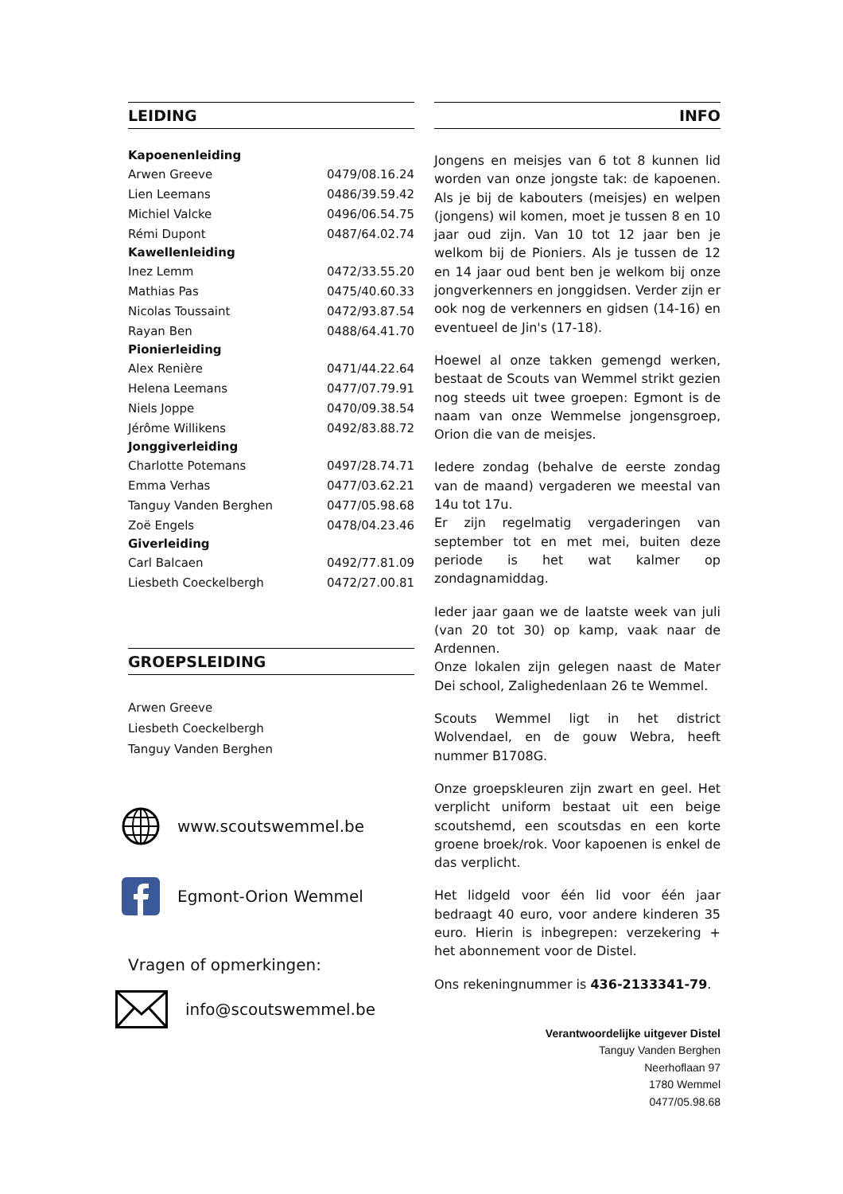LEIDING
| Kapoenenleiding | |
| --- | --- |
| Arwen Greeve | 0479/08.16.24 |
| Lien Leemans | 0486/39.59.42 |
| Michiel Valcke | 0496/06.54.75 |
| Rémi Dupont | 0487/64.02.74 |
| Kawellenleiding | |
| Inez Lemm | 0472/33.55.20 |
| Mathias Pas | 0475/40.60.33 |
| Nicolas Toussaint | 0472/93.87.54 |
| Rayan Ben | 0488/64.41.70 |
| Pionierleiding | |
| Alex Renière | 0471/44.22.64 |
| Helena Leemans | 0477/07.79.91 |
| Niels Joppe | 0470/09.38.54 |
| Jérôme Willikens | 0492/83.88.72 |
| Jonggiverleiding | |
| Charlotte Potemans | 0497/28.74.71 |
| Emma Verhas | 0477/03.62.21 |
| Tanguy Vanden Berghen | 0477/05.98.68 |
| Zoë Engels | 0478/04.23.46 |
| Giverleiding | |
| Carl Balcaen | 0492/77.81.09 |
| Liesbeth Coeckelbergh | 0472/27.00.81 |
GROEPSLEIDING
Arwen Greeve
Liesbeth Coeckelbergh
Tanguy Vanden Berghen
www.scoutswemmel.be
Egmont-Orion Wemmel
Vragen of opmerkingen:
info@scoutswemmel.be
INFO
Jongens en meisjes van 6 tot 8 kunnen lid worden van onze jongste tak: de kapoenen. Als je bij de kabouters (meisjes) en welpen (jongens) wil komen, moet je tussen 8 en 10 jaar oud zijn. Van 10 tot 12 jaar ben je welkom bij de Pioniers. Als je tussen de 12 en 14 jaar oud bent ben je welkom bij onze jongverkenners en jonggidsen. Verder zijn er ook nog de verkenners en gidsen (14-16) en eventueel de Jin's (17-18).
Hoewel al onze takken gemengd werken, bestaat de Scouts van Wemmel strikt gezien nog steeds uit twee groepen: Egmont is de naam van onze Wemmelse jongensgroep, Orion die van de meisjes.
Iedere zondag (behalve de eerste zondag van de maand) vergaderen we meestal van 14u tot 17u.
Er zijn regelmatig vergaderingen van september tot en met mei, buiten deze periode is het wat kalmer op zondagnamiddag.
Ieder jaar gaan we de laatste week van juli (van 20 tot 30) op kamp, vaak naar de Ardennen.
Onze lokalen zijn gelegen naast de Mater Dei school, Zalighedenlaan 26 te Wemmel.
Scouts Wemmel ligt in het district Wolvendael, en de gouw Webra, heeft nummer B1708G.
Onze groepskleuren zijn zwart en geel. Het verplicht uniform bestaat uit een beige scoutshemd, een scoutsdas en een korte groene broek/rok. Voor kapoenen is enkel de das verplicht.
Het lidgeld voor één lid voor één jaar bedraagt 40 euro, voor andere kinderen 35 euro. Hierin is inbegrepen: verzekering + het abonnement voor de Distel.
Ons rekeningnummer is 436-2133341-79.
Verantwoordelijke uitgever Distel
Tanguy Vanden Berghen
Neerhoflaan 97
1780 Wemmel
0477/05.98.68